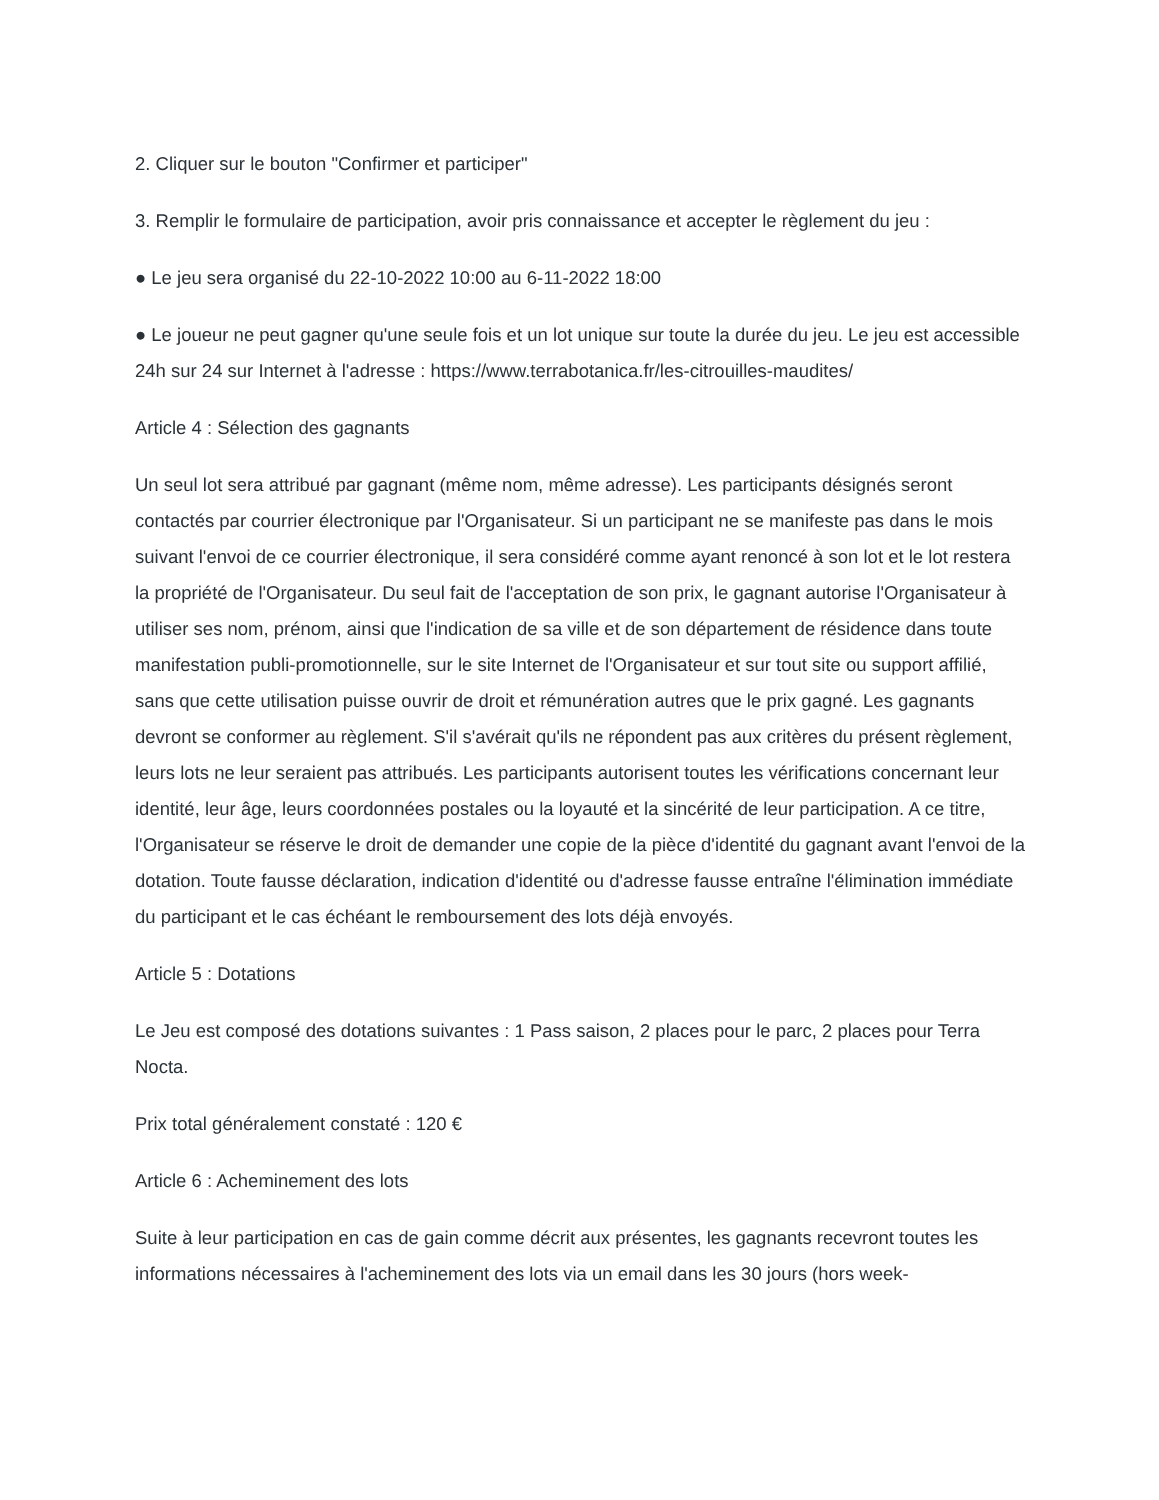2. Cliquer sur le bouton "Confirmer et participer"
3. Remplir le formulaire de participation, avoir pris connaissance et accepter le règlement du jeu :
● Le jeu sera organisé du 22-10-2022 10:00 au 6-11-2022 18:00
● Le joueur ne peut gagner qu'une seule fois et un lot unique sur toute la durée du jeu. Le jeu est accessible 24h sur 24 sur Internet à l'adresse : https://www.terrabotanica.fr/les-citrouilles-maudites/
Article 4 : Sélection des gagnants
Un seul lot sera attribué par gagnant (même nom, même adresse). Les participants désignés seront contactés par courrier électronique par l'Organisateur. Si un participant ne se manifeste pas dans le mois suivant l'envoi de ce courrier électronique, il sera considéré comme ayant renoncé à son lot et le lot restera la propriété de l'Organisateur. Du seul fait de l'acceptation de son prix, le gagnant autorise l'Organisateur à utiliser ses nom, prénom, ainsi que l'indication de sa ville et de son département de résidence dans toute manifestation publi-promotionnelle, sur le site Internet de l'Organisateur et sur tout site ou support affilié, sans que cette utilisation puisse ouvrir de droit et rémunération autres que le prix gagné. Les gagnants devront se conformer au règlement. S'il s'avérait qu'ils ne répondent pas aux critères du présent règlement, leurs lots ne leur seraient pas attribués. Les participants autorisent toutes les vérifications concernant leur identité, leur âge, leurs coordonnées postales ou la loyauté et la sincérité de leur participation. A ce titre, l'Organisateur se réserve le droit de demander une copie de la pièce d'identité du gagnant avant l'envoi de la dotation. Toute fausse déclaration, indication d'identité ou d'adresse fausse entraîne l'élimination immédiate du participant et le cas échéant le remboursement des lots déjà envoyés.
Article 5 : Dotations
Le Jeu est composé des dotations suivantes : 1 Pass saison, 2 places pour le parc, 2 places pour Terra Nocta.
Prix total généralement constaté : 120 €
Article 6 : Acheminement des lots
Suite à leur participation en cas de gain comme décrit aux présentes, les gagnants recevront toutes les informations nécessaires à l'acheminement des lots via un email dans les 30 jours (hors week-